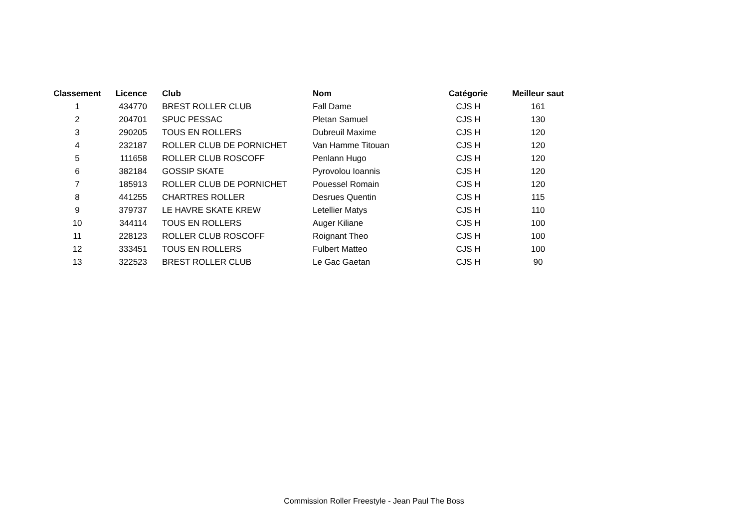| Classement | Licence | Club | Nom | Catégorie | Meilleur saut |
| --- | --- | --- | --- | --- | --- |
| 1 | 434770 | BREST ROLLER CLUB | Fall Dame | CJS H | 161 |
| 2 | 204701 | SPUC PESSAC | Pletan Samuel | CJS H | 130 |
| 3 | 290205 | TOUS EN ROLLERS | Dubreuil Maxime | CJS H | 120 |
| 4 | 232187 | ROLLER CLUB DE PORNICHET | Van Hamme Titouan | CJS H | 120 |
| 5 | 111658 | ROLLER CLUB ROSCOFF | Penlann Hugo | CJS H | 120 |
| 6 | 382184 | GOSSIP SKATE | Pyrovolou Ioannis | CJS H | 120 |
| 7 | 185913 | ROLLER CLUB DE PORNICHET | Pouessel Romain | CJS H | 120 |
| 8 | 441255 | CHARTRES ROLLER | Desrues Quentin | CJS H | 115 |
| 9 | 379737 | LE HAVRE SKATE KREW | Letellier Matys | CJS H | 110 |
| 10 | 344114 | TOUS EN ROLLERS | Auger Kiliane | CJS H | 100 |
| 11 | 228123 | ROLLER CLUB ROSCOFF | Roignant Theo | CJS H | 100 |
| 12 | 333451 | TOUS EN ROLLERS | Fulbert Matteo | CJS H | 100 |
| 13 | 322523 | BREST ROLLER CLUB | Le Gac Gaetan | CJS H | 90 |
Commission Roller Freestyle - Jean Paul The Boss